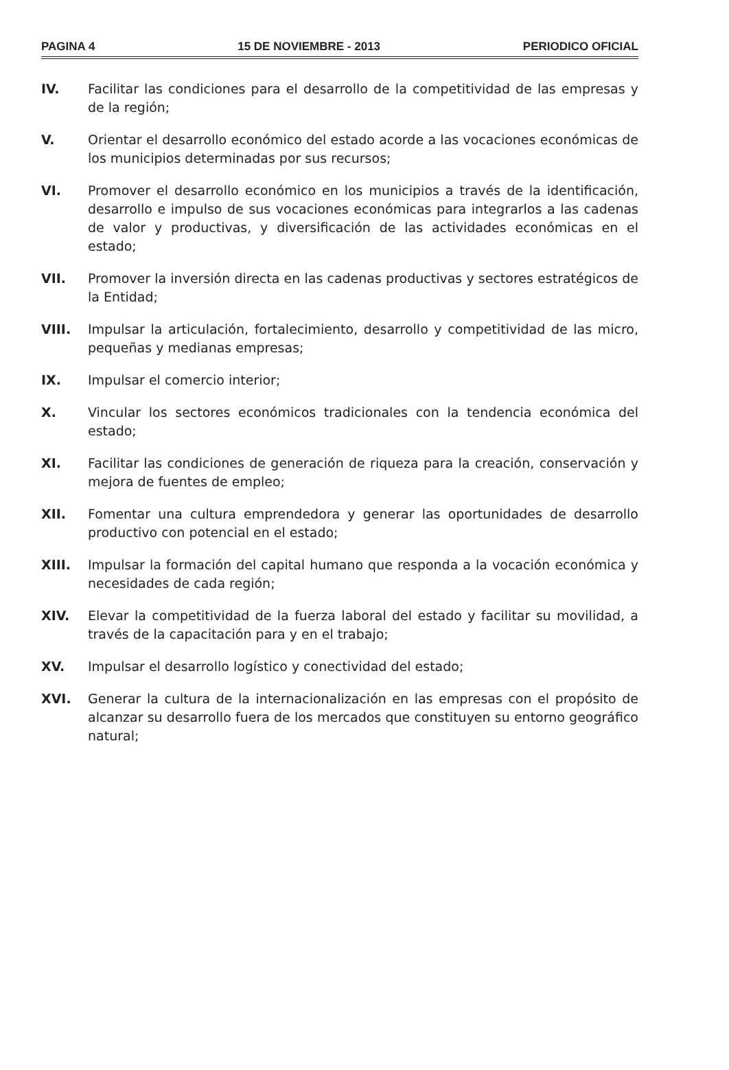PAGINA 4 15 DE NOVIEMBRE - 2013 PERIODICO OFICIAL
IV. Facilitar las condiciones para el desarrollo de la competitividad de las empresas y de la región;
V. Orientar el desarrollo económico del estado acorde a las vocaciones económicas de los municipios determinadas por sus recursos;
VI. Promover el desarrollo económico en los municipios a través de la identificación, desarrollo e impulso de sus vocaciones económicas para integrarlos a las cadenas de valor y productivas, y diversificación de las actividades económicas en el estado;
VII. Promover la inversión directa en las cadenas productivas y sectores estratégicos de la Entidad;
VIII. Impulsar la articulación, fortalecimiento, desarrollo y competitividad de las micro, pequeñas y medianas empresas;
IX. Impulsar el comercio interior;
X. Vincular los sectores económicos tradicionales con la tendencia económica del estado;
XI. Facilitar las condiciones de generación de riqueza para la creación, conservación y mejora de fuentes de empleo;
XII. Fomentar una cultura emprendedora y generar las oportunidades de desarrollo productivo con potencial en el estado;
XIII. Impulsar la formación del capital humano que responda a la vocación económica y necesidades de cada región;
XIV. Elevar la competitividad de la fuerza laboral del estado y facilitar su movilidad, a través de la capacitación para y en el trabajo;
XV. Impulsar el desarrollo logístico y conectividad del estado;
XVI. Generar la cultura de la internacionalización en las empresas con el propósito de alcanzar su desarrollo fuera de los mercados que constituyen su entorno geográfico natural;